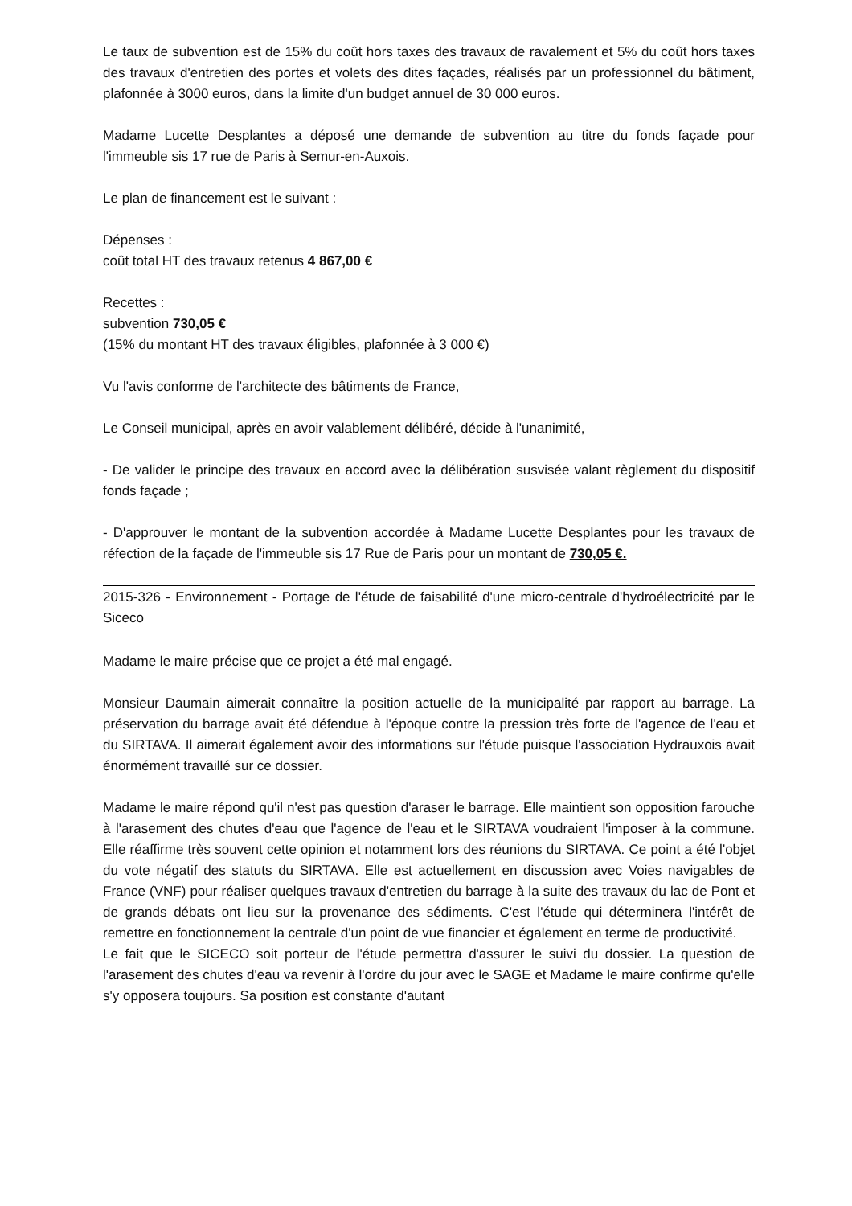Le taux de subvention est de 15% du coût hors taxes des travaux de ravalement et 5% du coût hors taxes des travaux d'entretien des portes et volets des dites façades, réalisés par un professionnel du bâtiment, plafonnée à 3000 euros, dans la limite d'un budget annuel de 30 000 euros.
Madame Lucette Desplantes a déposé une demande de subvention au titre du fonds façade pour l'immeuble sis 17 rue de Paris à Semur-en-Auxois.
Le plan de financement est le suivant :
Dépenses :
coût total HT des travaux retenus 4 867,00 €
Recettes :
subvention 730,05 €
(15% du montant HT des travaux éligibles, plafonnée à 3 000 €)
Vu l'avis conforme de l'architecte des bâtiments de France,
Le Conseil municipal, après en avoir valablement délibéré, décide à l'unanimité,
- De valider le principe des travaux en accord avec la délibération susvisée valant règlement du dispositif fonds façade ;
- D'approuver le montant de la subvention accordée à Madame Lucette Desplantes pour les travaux de réfection de la façade de l'immeuble sis 17 Rue de Paris pour un montant de 730,05 €.
2015-326 - Environnement - Portage de l'étude de faisabilité d'une micro-centrale d'hydroélectricité par le Siceco
Madame le maire précise que ce projet a été mal engagé.
Monsieur Daumain aimerait connaître la position actuelle de la municipalité par rapport au barrage. La préservation du barrage avait été défendue à l'époque contre la pression très forte de l'agence de l'eau et du SIRTAVA. Il aimerait également avoir des informations sur l'étude puisque l'association Hydrauxois avait énormément travaillé sur ce dossier.
Madame le maire répond qu'il n'est pas question d'araser le barrage. Elle maintient son opposition farouche à l'arasement des chutes d'eau que l'agence de l'eau et le SIRTAVA voudraient l'imposer à la commune. Elle réaffirme très souvent cette opinion et notamment lors des réunions du SIRTAVA. Ce point a été l'objet du vote négatif des statuts du SIRTAVA. Elle est actuellement en discussion avec Voies navigables de France (VNF) pour réaliser quelques travaux d'entretien du barrage à la suite des travaux du lac de Pont et de grands débats ont lieu sur la provenance des sédiments. C'est l'étude qui déterminera l'intérêt de remettre en fonctionnement la centrale d'un point de vue financier et également en terme de productivité.
Le fait que le SICECO soit porteur de l'étude permettra d'assurer le suivi du dossier. La question de l'arasement des chutes d'eau va revenir à l'ordre du jour avec le SAGE et Madame le maire confirme qu'elle s'y opposera toujours. Sa position est constante d'autant